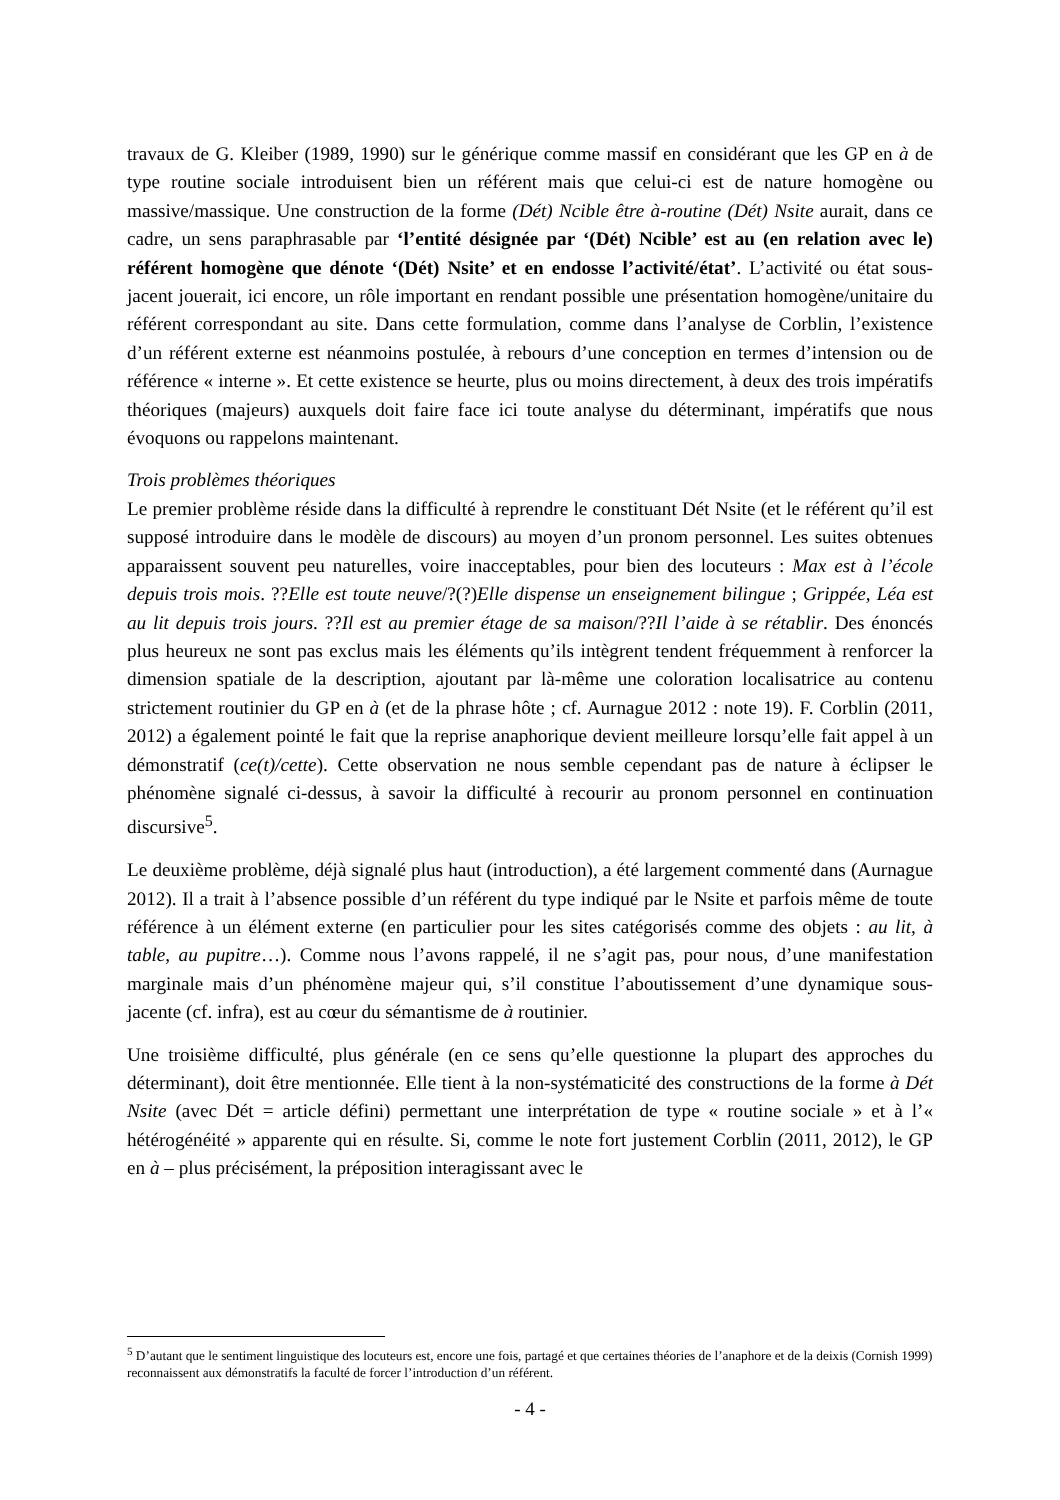travaux de G. Kleiber (1989, 1990) sur le générique comme massif en considérant que les GP en à de type routine sociale introduisent bien un référent mais que celui-ci est de nature homogène ou massive/massique. Une construction de la forme (Dét) Ncible être à-routine (Dét) Nsite aurait, dans ce cadre, un sens paraphrasable par ‘l’entité désignée par ‘(Dét) Ncible’ est au (en relation avec le) référent homogène que dénote ‘(Dét) Nsite’ et en endosse l’activité/état’. L’activité ou état sous-jacent jouerait, ici encore, un rôle important en rendant possible une présentation homogène/unitaire du référent correspondant au site. Dans cette formulation, comme dans l’analyse de Corblin, l’existence d’un référent externe est néanmoins postulée, à rebours d’une conception en termes d’intension ou de référence « interne ». Et cette existence se heurte, plus ou moins directement, à deux des trois impératifs théoriques (majeurs) auxquels doit faire face ici toute analyse du déterminant, impératifs que nous évoquons ou rappelons maintenant.
Trois problèmes théoriques
Le premier problème réside dans la difficulté à reprendre le constituant Dét Nsite (et le référent qu’il est supposé introduire dans le modèle de discours) au moyen d’un pronom personnel. Les suites obtenues apparaissent souvent peu naturelles, voire inacceptables, pour bien des locuteurs : Max est à l’école depuis trois mois. ??Elle est toute neuve/?(?)Elle dispense un enseignement bilingue ; Grippée, Léa est au lit depuis trois jours. ??Il est au premier étage de sa maison/??Il l’aide à se rétablir. Des énoncés plus heureux ne sont pas exclus mais les éléments qu’ils intègrent tendent fréquemment à renforcer la dimension spatiale de la description, ajoutant par là-même une coloration localisatrice au contenu strictement routinier du GP en à (et de la phrase hôte ; cf. Aurnague 2012 : note 19). F. Corblin (2011, 2012) a également pointé le fait que la reprise anaphorique devient meilleure lorsqu’elle fait appel à un démonstratif (ce(t)/cette). Cette observation ne nous semble cependant pas de nature à éclipser le phénomène signalé ci-dessus, à savoir la difficulté à recourir au pronom personnel en continuation discursive<sup>5</sup>.
Le deuxième problème, déjà signalé plus haut (introduction), a été largement commenté dans (Aurnague 2012). Il a trait à l’absence possible d’un référent du type indiqué par le Nsite et parfois même de toute référence à un élément externe (en particulier pour les sites catégorisés comme des objets : au lit, à table, au pupitre…). Comme nous l’avons rappelé, il ne s’agit pas, pour nous, d’une manifestation marginale mais d’un phénomène majeur qui, s’il constitue l’aboutissement d’une dynamique sous-jacente (cf. infra), est au cœur du sémantisme de à routinier.
Une troisième difficulté, plus générale (en ce sens qu’elle questionne la plupart des approches du déterminant), doit être mentionnée. Elle tient à la non-systématicité des constructions de la forme à Dét Nsite (avec Dét = article défini) permettant une interprétation de type « routine sociale » et à l’« hétérogénéité » apparente qui en résulte. Si, comme le note fort justement Corblin (2011, 2012), le GP en à – plus précisément, la préposition interagissant avec le
<sup>5</sup> D’autant que le sentiment linguistique des locuteurs est, encore une fois, partagé et que certaines théories de l’anaphore et de la deixis (Cornish 1999) reconnaissent aux démonstratifs la faculté de forcer l’introduction d’un référent.
- 4 -